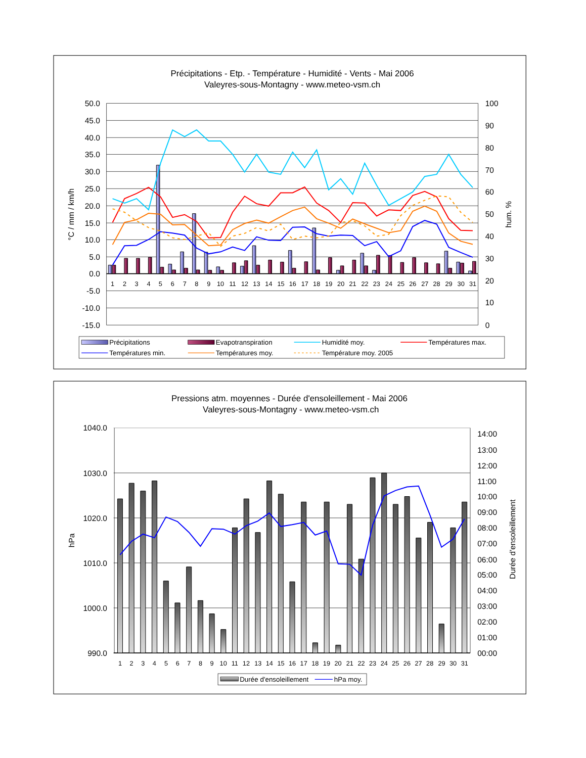Précipitations - Etp. - Température - Humidité - Vents - Mai 2006
Valeyres-sous-Montagny - www.meteo-vsm.ch
50.0
45.0
40.0
35.0
30.0
25.0
20.0
15.0
10.0
5.0
0.0
-5.0
-10.0
-15.0
100
90
80
70
60
50
40
30
20
10
0
°C / mm / km/h
hum. %
1
2
3
4
5
6
7
8
9
10
11
12
13
14
15
16
17
18
19
20
21
22
23
24
25
26
27
28
29
30
31
Précipitations
Evapotranspiration
Humidité moy.
Températures max.
Températures min.
Températures moy.
Température moy. 2005
Pressions atm. moyennes - Durée d'ensoleillement - Mai 2006
Valeyres-sous-Montagny - www.meteo-vsm.ch
1040.0
1030.0
1020.0
1010.0
1000.0
990.0
14:00
13:00
12:00
11:00
10:00
09:00
08:00
07:00
06:00
05:00
04:00
03:00
02:00
01:00
00:00
hPa
Durée d'ensoleillement
1
2
3
4
5
6
7
8
9
10
11
12
13
14
15
16
17
18
19
20
21
22
23
24
25
26
27
28
29
30
31
Durée d'ensoleillement
hPa moy.